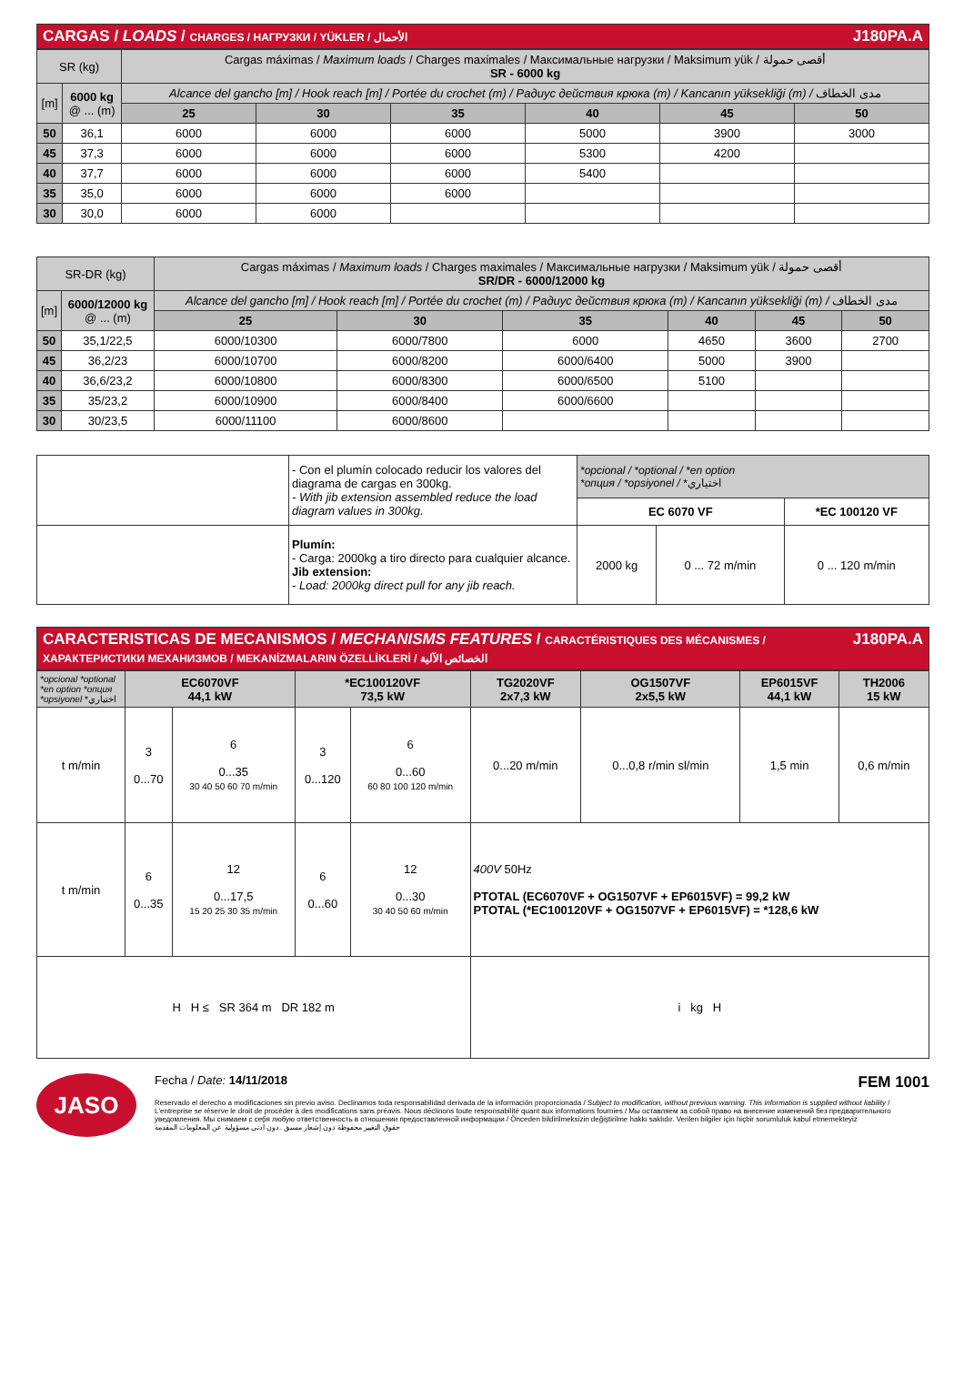CARGAS / LOADS / CHARGES / НАГРУЗКИ / YÜKLER / الأحمال J180PA.A
| SR (kg) | | Cargas máximas / Maximum loads / Charges maximales / Максимальные нагрузки / Maksimum yük / أقصى حمولة SR - 6000 kg | | | | | |
| [m] | 6000 kg @ ... (m) | Alcance del gancho [m] / Hook reach [m] / Portée du crochet (m) / Радиус действия крюка (m) / Kancanın yüksekliği (m) / مدى الخطاف | | | | | |
| | | 25 | 30 | 35 | 40 | 45 | 50 |
| 50 | 36,1 | 6000 | 6000 | 6000 | 5000 | 3900 | 3000 |
| 45 | 37,3 | 6000 | 6000 | 6000 | 5300 | 4200 | |
| 40 | 37,7 | 6000 | 6000 | 6000 | 5400 | | |
| 35 | 35,0 | 6000 | 6000 | 6000 | | | |
| 30 | 30,0 | 6000 | 6000 | | | | |
| SR-DR (kg) | | Cargas máximas / Maximum loads / Charges maximales / Максимальные нагрузки / Maksimum yük / أقصى حمولة SR/DR - 6000/12000 kg | | | | | |
| [m] | 6000/12000 kg @ ... (m) | Alcance del gancho [m] / Hook reach [m] / Portée du crochet (m) / Радиус действия крюка (m) / Kancanın yüksekliği (m) / مدى الخطاف | | | | | |
| | | 25 | 30 | 35 | 40 | 45 | 50 |
| 50 | 35,1/22,5 | 6000/10300 | 6000/7800 | 6000 | 4650 | 3600 | 2700 |
| 45 | 36,2/23 | 6000/10700 | 6000/8200 | 6000/6400 | 5000 | 3900 | |
| 40 | 36,6/23,2 | 6000/10800 | 6000/8300 | 6000/6500 | 5100 | | |
| 35 | 35/23,2 | 6000/10900 | 6000/8400 | 6000/6600 | | | |
| 30 | 30/23,5 | 6000/11100 | 6000/8600 | | | | |
| | - Con el plumín colocado reducir los valores del diagrama de cargas en 300kg. - With jib extension assembled reduce the load diagram values in 300kg. | *opcional / *optional / *en option *опция / *opsiyonel / *اختياري | | |
| | | EC 6070 VF | | *EC 100120 VF |
| | Plumín: - Carga: 2000kg a tiro directo para cualquier alcance. Jib extension: - Load: 2000kg direct pull for any jib reach. | 2000 kg | 0 ... 72 m/min | 0 ... 120 m/min |
CARACTERISTICAS DE MECANISMOS / MECHANISMS FEATURES / CARACTÉRISTIQUES DES MÉCANISMES / ХАРАКТЕРИСТИКИ МЕХАНИЗМОВ / MEKANİZMALARIN ÖZELLİKLERİ / الخصائص الآلية J180PA.A
| *opcional *optional *en option *опция *opsiyonel *اختياري | EC6070VF 44,1 kW | | *EC100120VF 73,5 kW | | TG2020VF 2x7,3 kW | OG1507VF 2x5,5 kW | EP6015VF 44,1 kW | TH2006 15 kW |
| t m/min | 3 0...70 | 6 0...35 30 40 50 60 70 m/min | 3 0...120 | 6 0...60 60 80 100 120 m/min | 0...20 m/min | 0...0,8 r/min sl/min | 1,5 min | 0,6 m/min |
| t m/min | 6 0...35 | 12 0...17,5 15 20 25 30 35 m/min | 6 0...60 | 12 0...30 30 40 50 60 m/min | 400V 50Hz PTOTAL (EC6070VF + OG1507VF + EP6015VF) = 99,2 kW PTOTAL (*EC100120VF + OG1507VF + EP6015VF) = *128,6 kW | | | |
| H H ≤ SR 364 m DR 182 m | | | | | i kg H | | | |
JASO
Fecha / Date: 14/11/2018 FEM 1001
Reservado el derecho a modificaciones sin previo aviso. Declinamos toda responsabilidad derivada de la información proporcionada / Subject to modification, without previous warning. This information is supplied without liability / L'entreprise se réserve le droit de procéder à des modifications sans préavis. Nous déclinons toute responsabilité quant aux informations fournies / Мы оставляем за собой право на внесение изменений без предварительного уведомления. Мы снимаем с себя любую ответственность в отношении предоставленной информации / Önceden bildirilmeksizin değiştirilme hakkı saklıdır. Verilen bilgiler için hiçbir sorumluluk kabul etmemekteyiz
حقوق التغيير محفوظة دون إشعار مسبق .دون أدنى مسؤولية عن المعلومات المقدمة